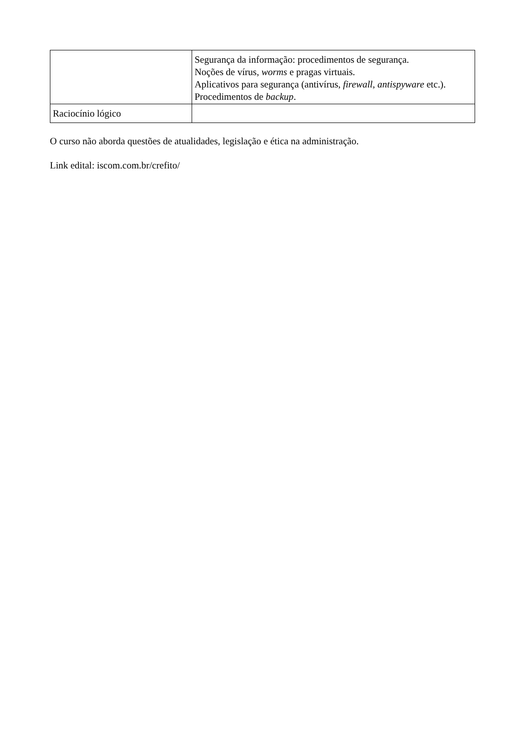| | Segurança da informação: procedimentos de segurança. Noções de vírus, worms e pragas virtuais. Aplicativos para segurança (antivírus, firewall, antispyware etc.). Procedimentos de backup . |
| Raciocínio lógico | |
O curso não aborda questões de atualidades, legislação e ética na administração.
Link edital: iscom.com.br/crefito/